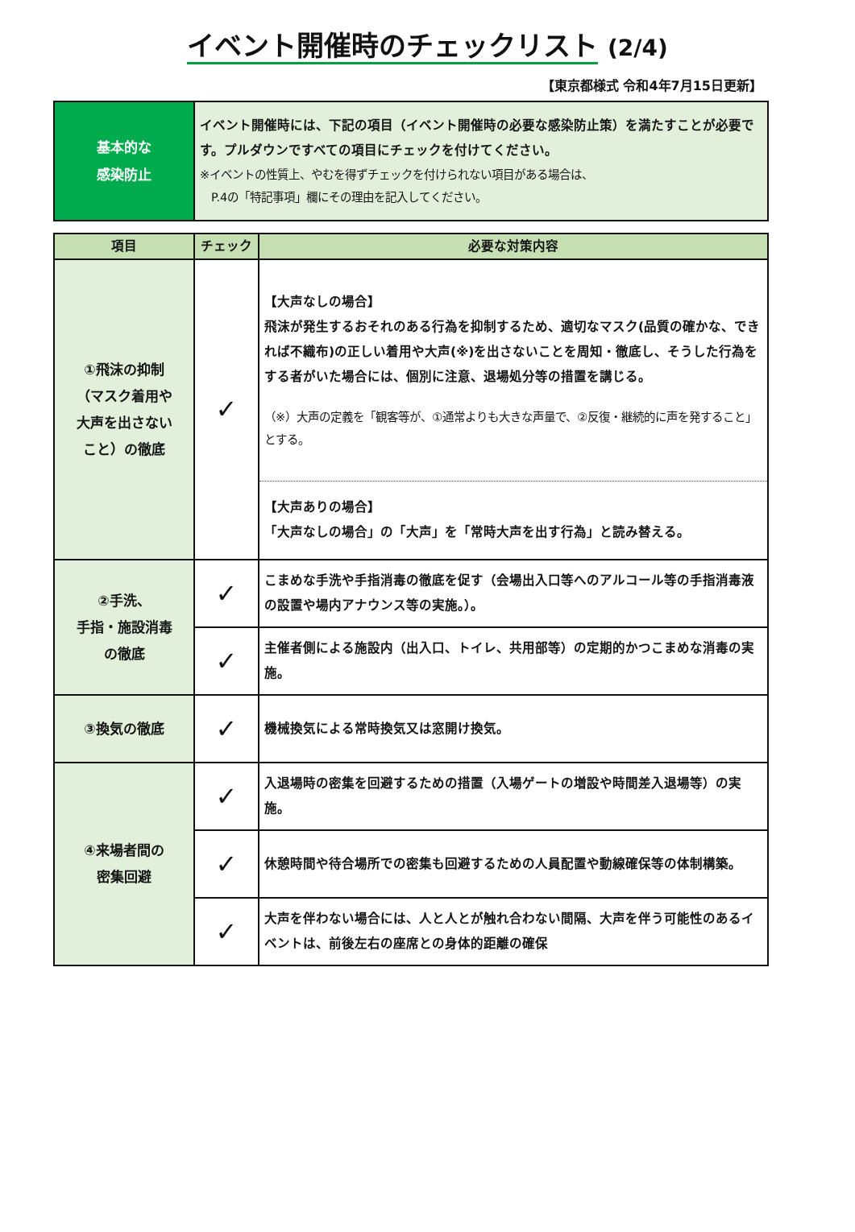イベント開催時のチェックリスト (2/4)
【東京都様式 令和4年7月15日更新】
| 基本的な 感染防止 | イベント開催時には、下記の項目（イベント開催時の必要な感染防止策）を満たすことが必要です。プルダウンですべての項目にチェックを付けてください。 ※イベントの性質上、やむを得ずチェックを付けられない項目がある場合は、 P.4の「特記事項」欄にその理由を記入してください。 |
| 項目 | チェック | 必要な対策内容 |
| --- | --- | --- |
| ①飛沫の抑制 （マスク着用や 大声を出さない こと）の徹底 | ✓ | 【大声なしの場合】 飛沫が発生するおそれのある行為を抑制するため、適切なマスク(品質の確かな、できれば不織布)の正しい着用や大声(※)を出さないことを周知・徹底し、そうした行為をする者がいた場合には、個別に注意、退場処分等の措置を講じる。 （※）大声の定義を「観客等が、①通常よりも大きな声量で、②反復・継続的に声を発すること」とする。 |
| | | 【大声ありの場合】 「大声なしの場合」の「大声」を「常時大声を出す行為」と読み替える。 |
| ②手洗、 手指・施設消毒 の徹底 | ✓ | こまめな手洗や手指消毒の徹底を促す（会場出入口等へのアルコール等の手指消毒液の設置や場内アナウンス等の実施。）。 |
| | ✓ | 主催者側による施設内（出入口、トイレ、共用部等）の定期的かつこまめな消毒の実施。 |
| ③換気の徹底 | ✓ | 機械換気による常時換気又は窓開け換気。 |
| ④来場者間の 密集回避 | ✓ | 入退場時の密集を回避するための措置（入場ゲートの増設や時間差入退場等）の実施。 |
| | ✓ | 休憩時間や待合場所での密集も回避するための人員配置や動線確保等の体制構築。 |
| | ✓ | 大声を伴わない場合には、人と人とが触れ合わない間隔、大声を伴う可能性のあるイベントは、前後左右の座席との身体的距離の確保 |